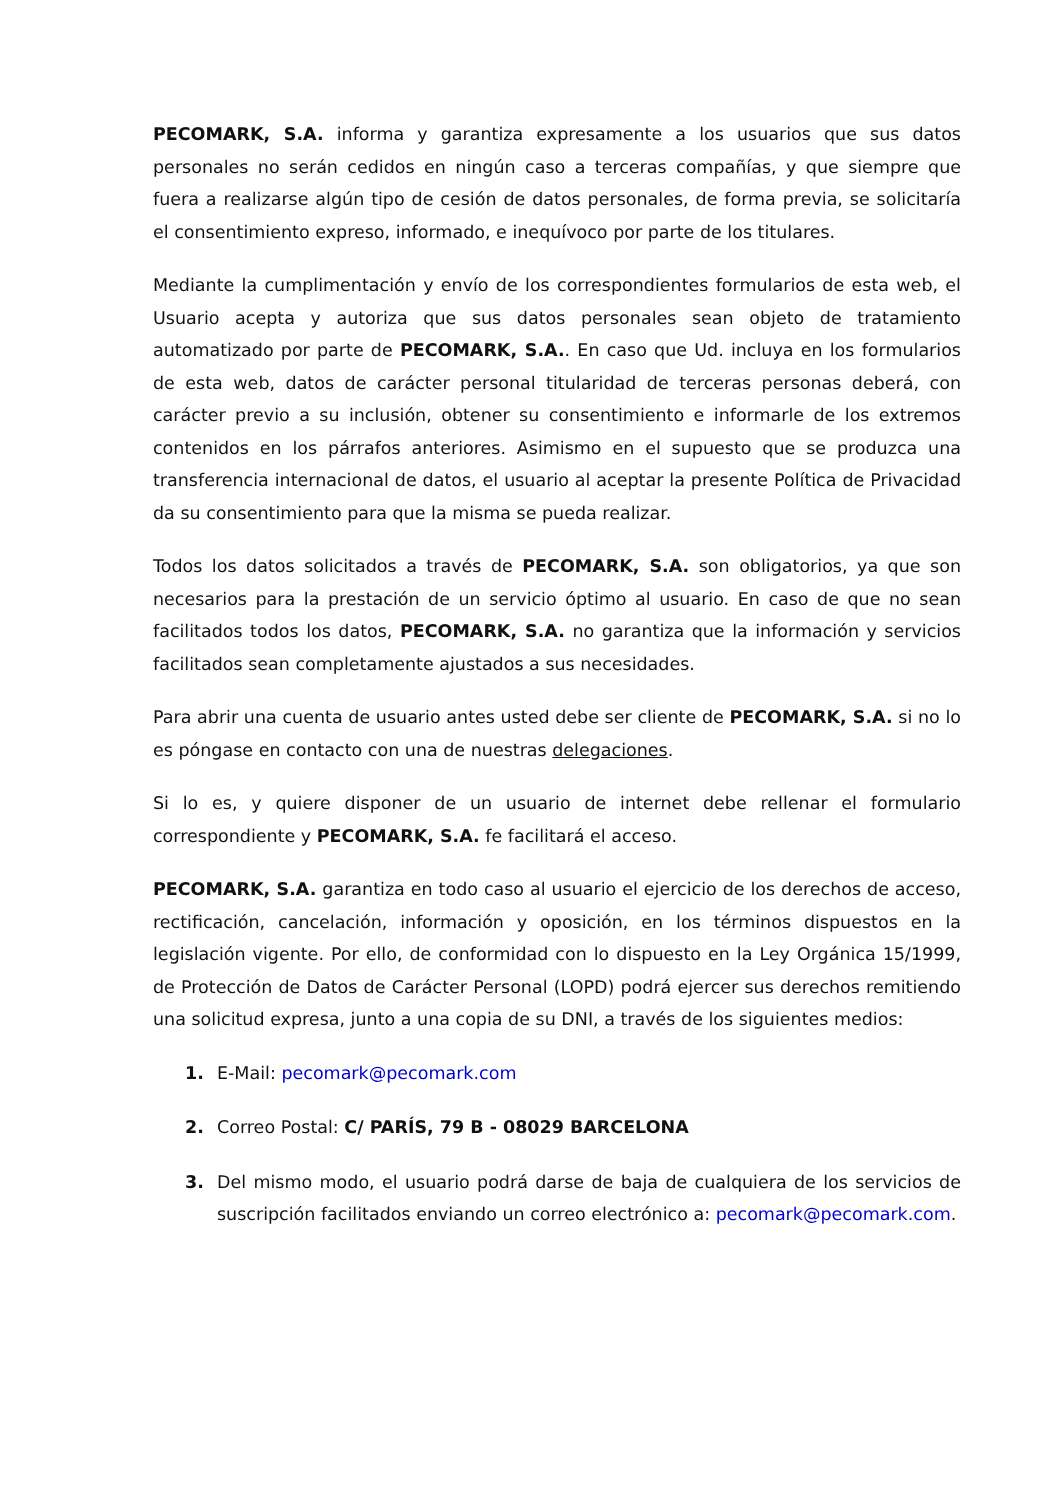PECOMARK, S.A. informa y garantiza expresamente a los usuarios que sus datos personales no serán cedidos en ningún caso a terceras compañías, y que siempre que fuera a realizarse algún tipo de cesión de datos personales, de forma previa, se solicitaría el consentimiento expreso, informado, e inequívoco por parte de los titulares.
Mediante la cumplimentación y envío de los correspondientes formularios de esta web, el Usuario acepta y autoriza que sus datos personales sean objeto de tratamiento automatizado por parte de PECOMARK, S.A.. En caso que Ud. incluya en los formularios de esta web, datos de carácter personal titularidad de terceras personas deberá, con carácter previo a su inclusión, obtener su consentimiento e informarle de los extremos contenidos en los párrafos anteriores. Asimismo en el supuesto que se produzca una transferencia internacional de datos, el usuario al aceptar la presente Política de Privacidad da su consentimiento para que la misma se pueda realizar.
Todos los datos solicitados a través de PECOMARK, S.A. son obligatorios, ya que son necesarios para la prestación de un servicio óptimo al usuario. En caso de que no sean facilitados todos los datos, PECOMARK, S.A. no garantiza que la información y servicios facilitados sean completamente ajustados a sus necesidades.
Para abrir una cuenta de usuario antes usted debe ser cliente de PECOMARK, S.A. si no lo es póngase en contacto con una de nuestras delegaciones.
Si lo es, y quiere disponer de un usuario de internet debe rellenar el formulario correspondiente y PECOMARK, S.A. fe facilitará el acceso.
PECOMARK, S.A. garantiza en todo caso al usuario el ejercicio de los derechos de acceso, rectificación, cancelación, información y oposición, en los términos dispuestos en la legislación vigente. Por ello, de conformidad con lo dispuesto en la Ley Orgánica 15/1999, de Protección de Datos de Carácter Personal (LOPD) podrá ejercer sus derechos remitiendo una solicitud expresa, junto a una copia de su DNI, a través de los siguientes medios:
1. E-Mail: pecomark@pecomark.com
2. Correo Postal: C/ PARÍS, 79 B - 08029 BARCELONA
3. Del mismo modo, el usuario podrá darse de baja de cualquiera de los servicios de suscripción facilitados enviando un correo electrónico a: pecomark@pecomark.com.